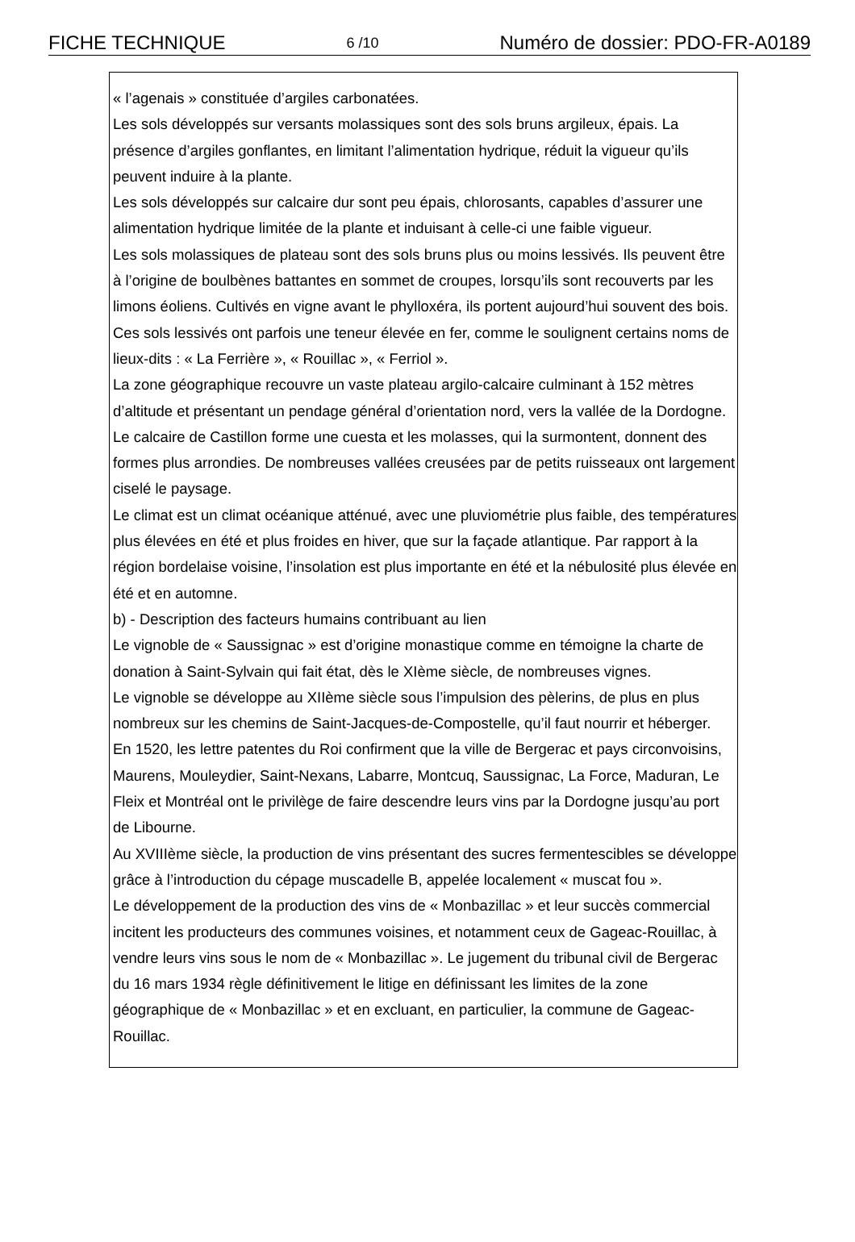FICHE TECHNIQUE 6 /10 Numéro de dossier: PDO-FR-A0189
« l’agenais » constituée d’argiles carbonatées.
Les sols développés sur versants molassiques sont des sols bruns argileux, épais. La présence d’argiles gonflantes, en limitant l’alimentation hydrique, réduit la vigueur qu’ils peuvent induire à la plante.
Les sols développés sur calcaire dur sont peu épais, chlorosants, capables d’assurer une alimentation hydrique limitée de la plante et induisant à celle-ci une faible vigueur.
Les sols molassiques de plateau sont des sols bruns plus ou moins lessivés. Ils peuvent être à l’origine de boulbènes battantes en sommet de croupes, lorsqu’ils sont recouverts par les limons éoliens. Cultivés en vigne avant le phylloxéra, ils portent aujourd’hui souvent des bois. Ces sols lessivés ont parfois une teneur élevée en fer, comme le soulignent certains noms de lieux-dits : « La Ferrière », « Rouillac », « Ferriol ».
La zone géographique recouvre un vaste plateau argilo-calcaire culminant à 152 mètres d’altitude et présentant un pendage général d’orientation nord, vers la vallée de la Dordogne. Le calcaire de Castillon forme une cuesta et les molasses, qui la surmontent, donnent des formes plus arrondies. De nombreuses vallées creusées par de petits ruisseaux ont largement ciselé le paysage.
Le climat est un climat océanique atténué, avec une pluviométrie plus faible, des températures plus élevées en été et plus froides en hiver, que sur la façade atlantique. Par rapport à la région bordelaise voisine, l’insolation est plus importante en été et la nébulosité plus élevée en été et en automne.
b) - Description des facteurs humains contribuant au lien
Le vignoble de « Saussignac » est d’origine monastique comme en témoigne la charte de donation à Saint-Sylvain qui fait état, dès le XIème siècle, de nombreuses vignes.
Le vignoble se développe au XIIème siècle sous l’impulsion des pèlerins, de plus en plus nombreux sur les chemins de Saint-Jacques-de-Compostelle, qu’il faut nourrir et héberger.
En 1520, les lettre patentes du Roi confirment que la ville de Bergerac et pays circonvoisins, Maurens, Mouleydier, Saint-Nexans, Labarre, Montcuq, Saussignac, La Force, Maduran, Le Fleix et Montréal ont le privilège de faire descendre leurs vins par la Dordogne jusqu’au port de Libourne.
Au XVIIIème siècle, la production de vins présentant des sucres fermentescibles se développe grâce à l’introduction du cépage muscadelle B, appelée localement « muscat fou ».
Le développement de la production des vins de « Monbazillac » et leur succès commercial incitent les producteurs des communes voisines, et notamment ceux de Gageac-Rouillac, à vendre leurs vins sous le nom de « Monbazillac ». Le jugement du tribunal civil de Bergerac du 16 mars 1934 règle définitivement le litige en définissant les limites de la zone géographique de « Monbazillac » et en excluant, en particulier, la commune de Gageac-Rouillac.